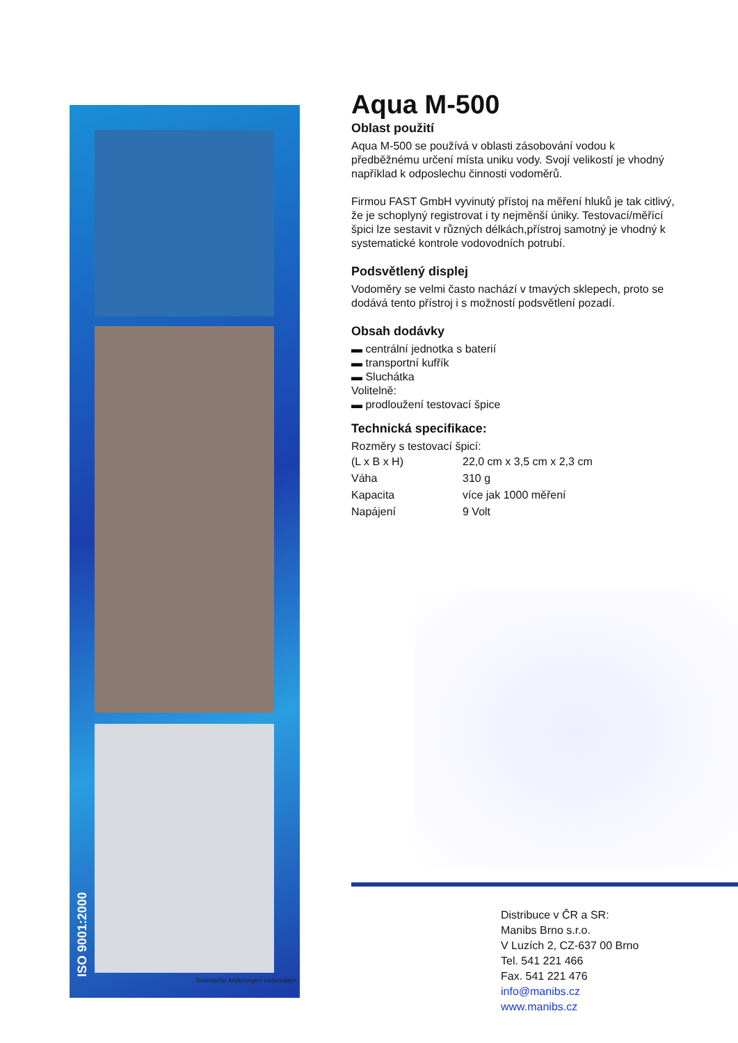ISO 9001:2000
Technische Anderungen vorbehalten
Aqua M-500
Oblast použití
Aqua M-500 se používá v oblasti zásobování vodou k předběžnému určení místa uniku vody. Svojí velikostí je vhodný například k odposlechu činnosti vodoměrů.
Firmou FAST GmbH vyvinutý přístoj na měření hluků je tak citlivý, že je schoplyný registrovat i ty nejměnší úniky. Testovací/měřící špici lze sestavit v různých délkách,přístroj samotný je vhodný k systematické kontrole vodovodních potrubí.
Podsvětlený displej
Vodoměry se velmi často nachází v tmavých sklepech, proto se dodává tento přístroj i s možností podsvětlení pozadí.
Obsah dodávky
▬ centrální jednotka s baterií
▬ transportní kufřík
▬ Sluchátka
Volitelně:
▬ prodloužení testovací špice
Technická specifikace:
Rozměry s testovací špicí:
| (L x B x H) | 22,0 cm x 3,5 cm x 2,3 cm |
| Váha | 310 g |
| Kapacita | více jak 1000 měření |
| Napájení | 9 Volt |
Distribuce v ČR a SR:
Manibs Brno s.r.o.
V Luzích 2, CZ-637 00 Brno
Tel. 541 221 466
Fax. 541 221 476
info@manibs.cz
www.manibs.cz